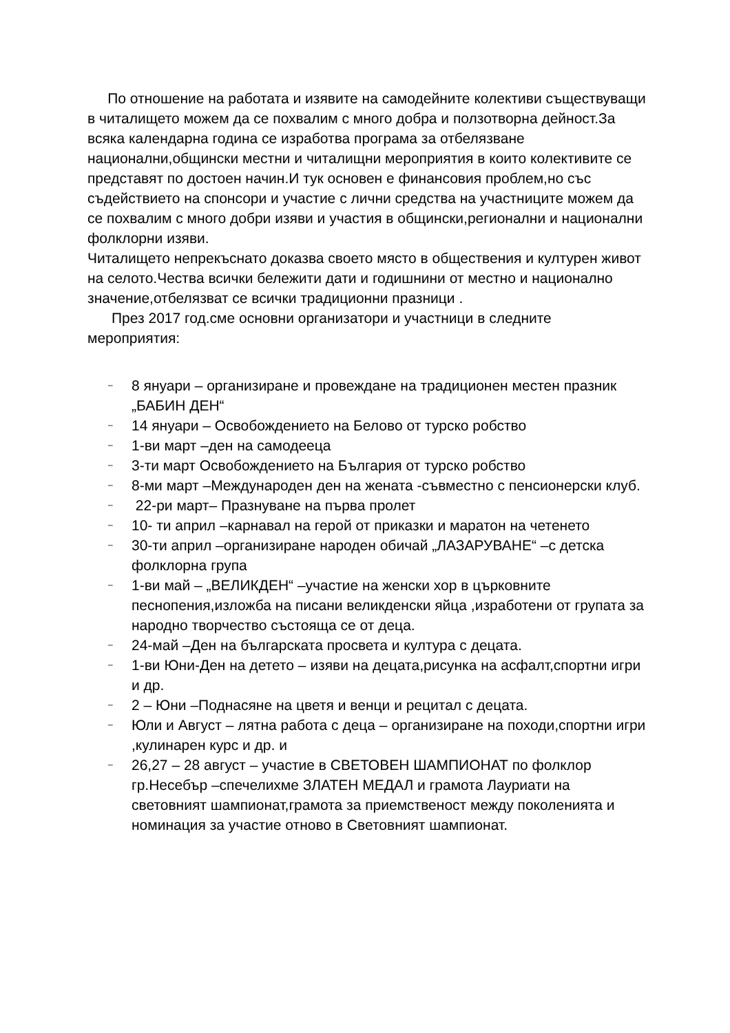По отношение на работата и изявите на самодейните колективи съществуващи в читалището можем да се похвалим с много добра и ползотворна дейност.За всяка календарна година се изработва програма за отбелязване национални,общински местни и читалищни мероприятия в които колективите се представят по достоен начин.И тук основен е финансовия проблем,но със съдействието на спонсори и участие с лични средства на участниците можем да се похвалим с много добри изяви и участия в общински,регионални и национални фолклорни изяви.
Читалището непрекъснато доказва своето място в обществения и културен живот на селото.Чества всички бележити дати и годишнини от местно и национално значение,отбелязват се всички традиционни празници .
През 2017 год.сме основни организатори и участници в следните мероприятия:
– 8 януари – организиране и провеждане на традиционен местен празник „БАБИН ДЕН“
– 14 януари – Освобождението на Белово от турско робство
– 1-ви март –ден на самодееца
– 3-ти март Освобождението на България от турско робство
– 8-ми март –Международен ден на жената -съвместно с пенсионерски клуб.
– 22-ри март– Празнуване на първа пролет
– 10- ти април –карнавал на герой от приказки и маратон на четенето
– 30-ти април –организиране народен обичай „ЛАЗАРУВАНЕ“ –с детска фолклорна група
– 1-ви май – „ВЕЛИКДЕН“ –участие на женски хор в църковните песнопения,изложба на писани великденски яйца ,изработени от групата за народно творчество състояща се от деца.
– 24-май –Ден на българската просвета и култура с децата.
– 1-ви Юни-Ден на детето – изяви на децата,рисунка на асфалт,спортни игри и др.
– 2 – Юни –Поднасяне на цветя и венци и рецитал с децата.
– Юли и Август – лятна работа с деца – организиране на походи,спортни игри ,кулинарен курс и др. и
– 26,27 – 28 август – участие в СВЕТОВЕН ШАМПИОНАТ по фолклор гр.Несебър –спечелихме ЗЛАТЕН МЕДАЛ и грамота Лауриати на световният шампионат,грамота за приемственост между поколенията и номинация за участие отново в Световният шампионат.